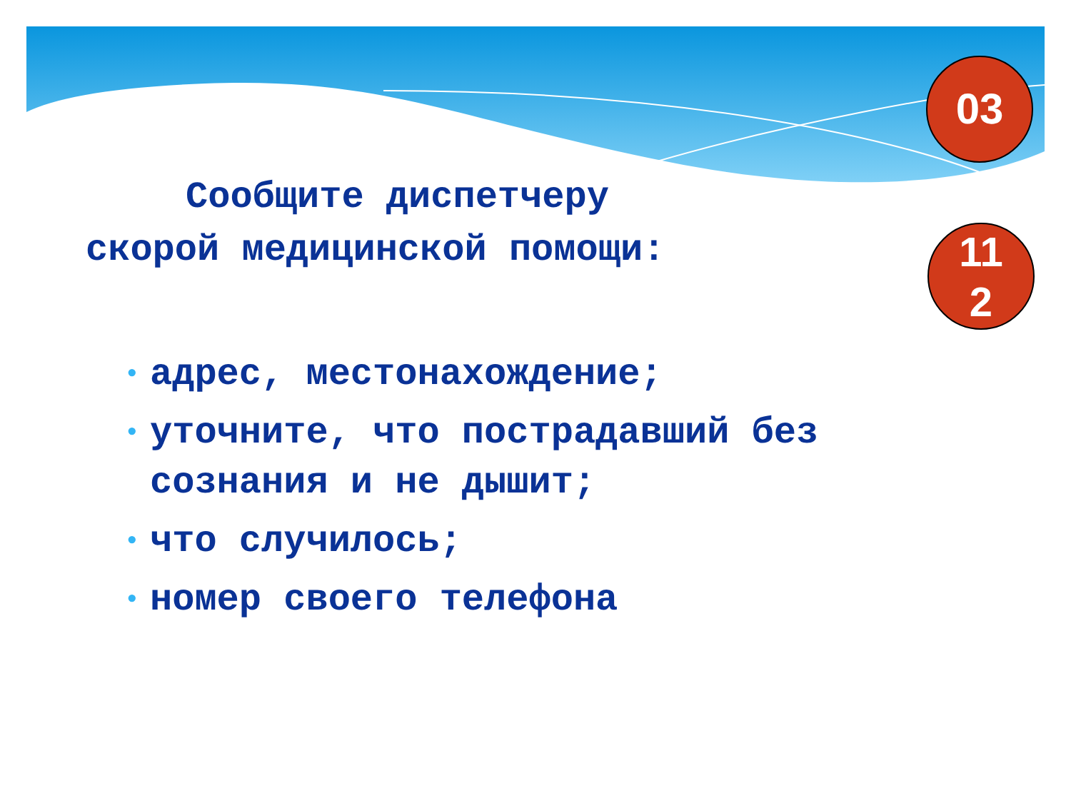03
11
2
Сообщите диспетчеру
скорой медицинской помощи:
• адрес, местонахождение;
• уточните, что пострадавший без сознания и не дышит;
• что случилось;
• номер своего телефона